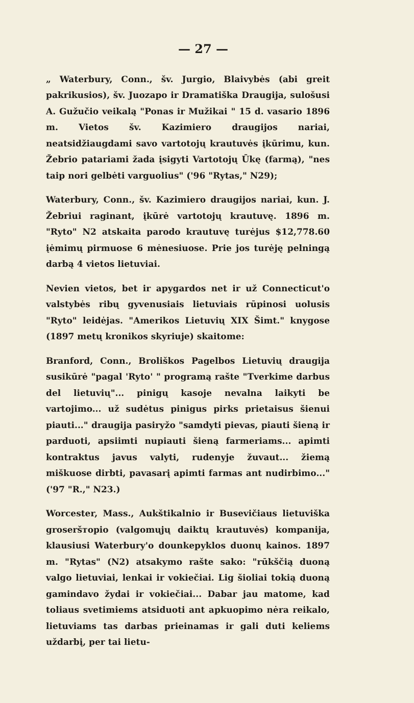— 27 —
„ Waterbury, Conn., šv. Jurgio, Blaivybės (abi greit pakrikusios), šv. Juozapo ir Dramatiška Draugija, sulošusi A. Gužučio veikalą "Ponas ir Mužikai " 15 d. vasario 1896 m. Vietos šv. Kazimiero draugijos nariai, neatsidžiaugdami savo vartotojų krautuvės įkūrimu, kun. Žebrio patariami žada įsigyti Vartotojų Ūkę (farmą), "nes taip nori gelbėti varguolius" ('96 "Rytas," N29);
Waterbury, Conn., šv. Kazimiero draugijos nariai, kun. J. Žebriui raginant, įkūrė vartotojų krautuvę. 1896 m. "Ryto" N2 atskaita parodo krautuvę turėjus $12,778.60 įėmimų pirmuose 6 mėnesiuose. Prie jos turėję pelningą darbą 4 vietos lietuviai.
Nevien vietos, bet ir apygardos net ir už Connecticut'o valstybės ribų gyvenusiais lietuviais rūpinosi uolusis "Ryto" leidėjas. "Amerikos Lietuvių XIX Šimt." knygose (1897 metų kronikos skyriuje) skaitome:
Branford, Conn., Broliškos Pagelbos Lietuvių draugija susikūrė "pagal 'Ryto' " programą rašte "Tverkime darbus del lietuvių"... pinigų kasoje nevalna laikyti be vartojimo... už sudėtus pinigus pirks prietaisus šienui piauti..." draugija pasiryžo "samdyti pievas, piauti šieną ir parduoti, apsiimti nupiauti šieną farmeriams... apimti kontraktus javus valyti, rudenyje žuvaut... žiemą miškuose dirbti, pavasarį apimti farmas ant nudirbimo..." ('97 "R.," N23.)
Worcester, Mass., Aukštikalnio ir Busevičiaus lietuviška groseršторio (valgomųjų daiktų krautuvės) kompanija, klausiusi Waterbury'o dounkepyklos duonų kainos. 1897 m. "Rytas" (N2) atsakymo rašte sako: "rūkščią duoną valgo lietuviai, lenkai ir vokiečiai. Lig šioliai tokią duoną gamindavo žydai ir vokiečiai... Dabar jau matome, kad toliaus svetimiems atsiduoti ant apkuopimo nėra reikalo, lietuviams tas darbas prieinamas ir gali duti keliems uždarbį, per tai lietu-